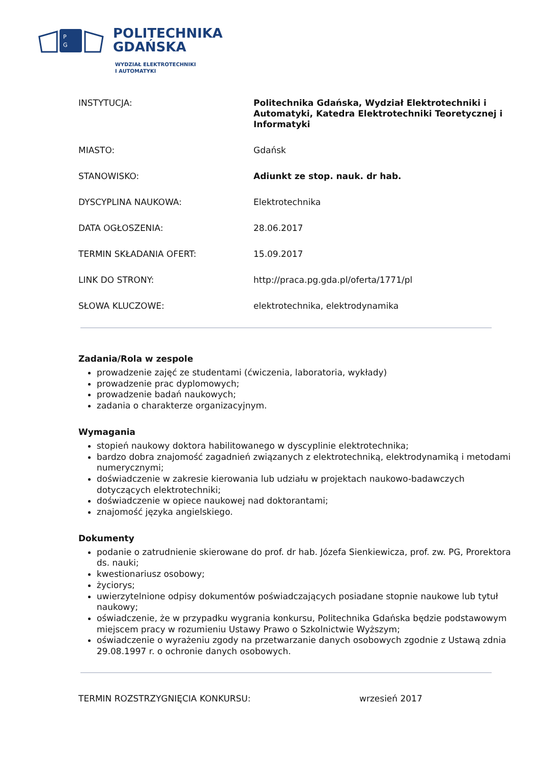P
G
POLITECHNIKA
GDAŃSKA
WYDZIAŁ ELEKTROTECHNIKI
I AUTOMATYKI
| INSTYTUCJA: | Politechnika Gdańska, Wydział Elektrotechniki i Automatyki, Katedra Elektrotechniki Teoretycznej i Informatyki |
| MIASTO: | Gdańsk |
| STANOWISKO: | Adiunkt ze stop. nauk. dr hab. |
| DYSCYPLINA NAUKOWA: | Elektrotechnika |
| DATA OGŁOSZENIA: | 28.06.2017 |
| TERMIN SKŁADANIA OFERT: | 15.09.2017 |
| LINK DO STRONY: | http://praca.pg.gda.pl/oferta/1771/pl |
| SŁOWA KLUCZOWE: | elektrotechnika, elektrodynamika |
Zadania/Rola w zespole
prowadzenie zajęć ze studentami (ćwiczenia, laboratoria, wykłady)
prowadzenie prac dyplomowych;
prowadzenie badań naukowych;
zadania o charakterze organizacyjnym.
Wymagania
stopień naukowy doktora habilitowanego w dyscyplinie elektrotechnika;
bardzo dobra znajomość zagadnień związanych z elektrotechniką, elektrodynamiką i metodami numerycznymi;
doświadczenie w zakresie kierowania lub udziału w projektach naukowo-badawczych dotyczących elektrotechniki;
doświadczenie w opiece naukowej nad doktorantami;
znajomość języka angielskiego.
Dokumenty
podanie o zatrudnienie skierowane do prof. dr hab. Józefa Sienkiewicza, prof. zw. PG, Prorektora ds. nauki;
kwestionariusz osobowy;
życiorys;
uwierzytelnione odpisy dokumentów poświadczających posiadane stopnie naukowe lub tytuł naukowy;
oświadczenie, że w przypadku wygrania konkursu, Politechnika Gdańska będzie podstawowym miejscem pracy w rozumieniu Ustawy Prawo o Szkolnictwie Wyższym;
oświadczenie o wyrażeniu zgody na przetwarzanie danych osobowych zgodnie z Ustawą zdnia 29.08.1997 r. o ochronie danych osobowych.
TERMIN ROZSTRZYGNIĘCIA KONKURSU: wrzesień 2017